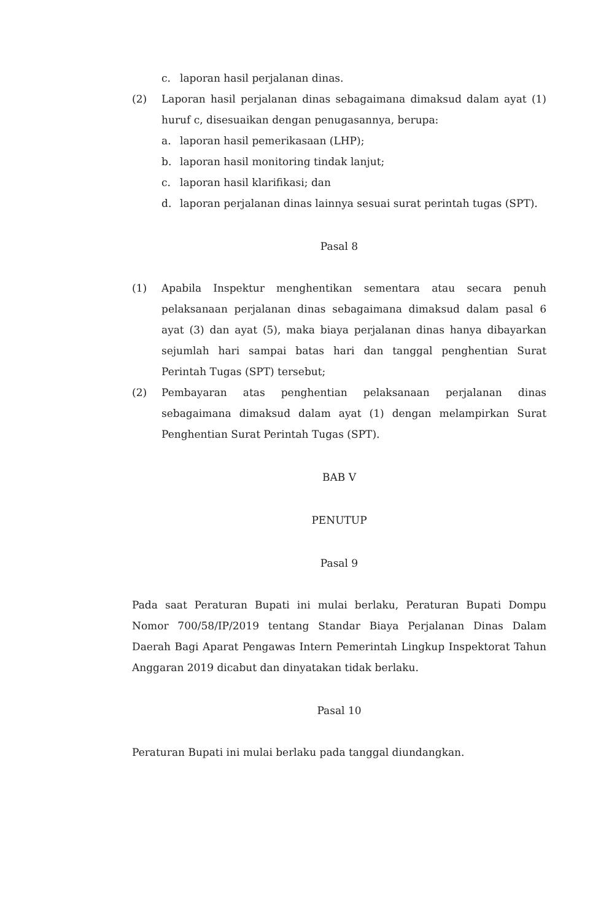c. laporan hasil perjalanan dinas.
(2) Laporan hasil perjalanan dinas sebagaimana dimaksud dalam ayat (1) huruf c, disesuaikan dengan penugasannya, berupa:
a. laporan hasil pemerikasaan (LHP);
b. laporan hasil monitoring tindak lanjut;
c. laporan hasil klarifikasi; dan
d. laporan perjalanan dinas lainnya sesuai surat perintah tugas (SPT).
Pasal 8
(1) Apabila Inspektur menghentikan sementara atau secara penuh pelaksanaan perjalanan dinas sebagaimana dimaksud dalam pasal 6 ayat (3) dan ayat (5), maka biaya perjalanan dinas hanya dibayarkan sejumlah hari sampai batas hari dan tanggal penghentian Surat Perintah Tugas (SPT) tersebut;
(2) Pembayaran atas penghentian pelaksanaan perjalanan dinas sebagaimana dimaksud dalam ayat (1) dengan melampirkan Surat Penghentian Surat Perintah Tugas (SPT).
BAB V
PENUTUP
Pasal 9
Pada saat Peraturan Bupati ini mulai berlaku, Peraturan Bupati Dompu Nomor 700/58/IP/2019 tentang Standar Biaya Perjalanan Dinas Dalam Daerah Bagi Aparat Pengawas Intern Pemerintah Lingkup Inspektorat Tahun Anggaran 2019 dicabut dan dinyatakan tidak berlaku.
Pasal 10
Peraturan Bupati ini mulai berlaku pada tanggal diundangkan.